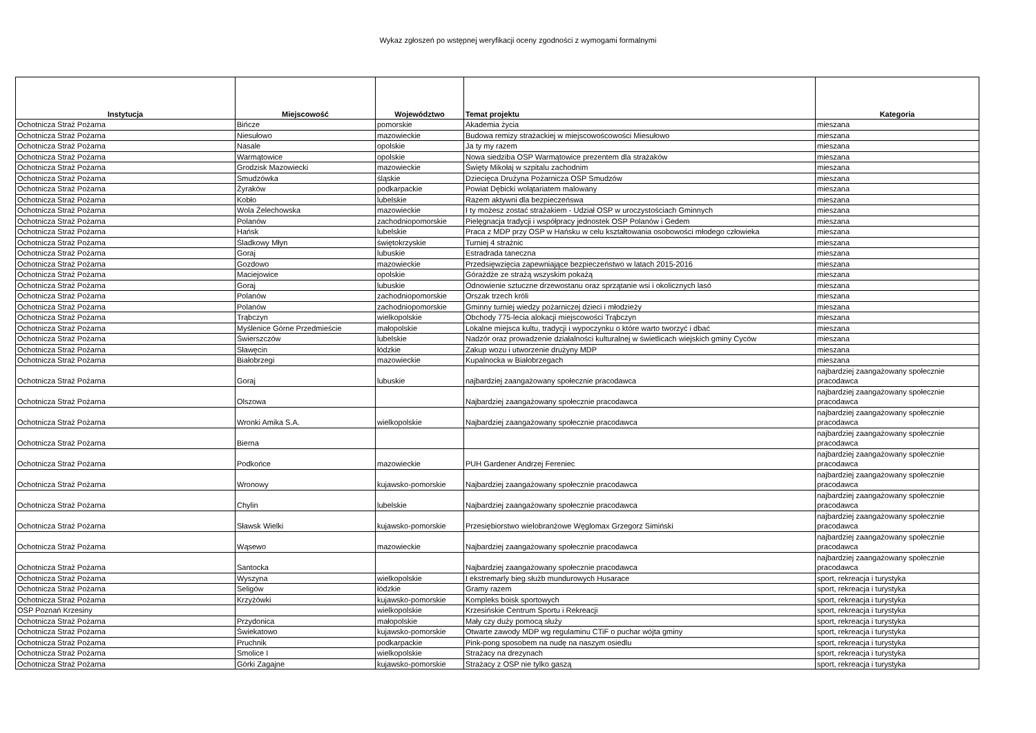Wykaz zgłoszeń po wstępnej weryfikacji oceny zgodności z wymogami formalnymi
| Instytucja | Miejscowość | Województwo | Temat projektu | Kategoria |
| --- | --- | --- | --- | --- |
| Ochotnicza Straż Pożarna | Bińcze | pomorskie | Akademia życia | mieszana |
| Ochotnicza Straż Pożarna | Niesułowo | mazowieckie | Budowa remizy strażackiej w miejscowoścowości Miesułowo | mieszana |
| Ochotnicza Straż Pożarna | Nasale | opolskie | Ja ty my razem | mieszana |
| Ochotnicza Straż Pożarna | Warmątowice | opolskie | Nowa siedziba OSP Warmątowice prezentem dla strażaków | mieszana |
| Ochotnicza Straż Pożarna | Grodzisk Mazowiecki | mazowieckie | Święty Mikołaj w szpitalu zachodnim | mieszana |
| Ochotnicza Straż Pożarna | Smudzówka | śląskie | Dziecięca Drużyna Pożarnicza OSP Smudzów | mieszana |
| Ochotnicza Straż Pożarna | Żyraków | podkarpackie | Powiat Dębicki wolątariatem malowany | mieszana |
| Ochotnicza Straż Pożarna | Kobło | lubelskie | Razem aktywni dla bezpieczeńswa | mieszana |
| Ochotnicza Straż Pożarna | Wola Żelechowska | mazowieckie | I ty możesz zostać strażakiem - Udział OSP w uroczystościach Gminnych | mieszana |
| Ochotnicza Straż Pożarna | Polanów | zachodniopomorskie | Pielęgnacja tradycji i współpracy jednostek OSP Polanów i Gedem | mieszana |
| Ochotnicza Straż Pożarna | Hańsk | lubelskie | Praca z MDP przy OSP w Hańsku w celu kształtowania osobowości młodego człowieka | mieszana |
| Ochotnicza Straż Pożarna | Śladkowy Młyn | świętokrzyskie | Turniej 4 strażnic | mieszana |
| Ochotnicza Straż Pożarna | Goraj | lubuskie | Estradrada taneczna | mieszana |
| Ochotnicza Straż Pożarna | Gozdowo | mazowieckie | Przedsięwzięcia zapewniające bezpieczeństwo w latach 2015-2016 | mieszana |
| Ochotnicza Straż Pożarna | Maciejowice | opolskie | Górażdże ze strażą wszyskim pokażą | mieszana |
| Ochotnicza Straż Pożarna | Goraj | lubuskie | Odnowienie sztuczne drzewostanu oraz sprzątanie wsi i okolicznych lasó | mieszana |
| Ochotnicza Straż Pożarna | Polanów | zachodniopomorskie | Orszak trzech króli | mieszana |
| Ochotnicza Straż Pożarna | Polanów | zachodniopomorskie | Gminny turniej wiedzy pożarniczej dzieci i młodzieży | mieszana |
| Ochotnicza Straż Pożarna | Trąbczyn | wielkopolskie | Obchody 775-lecia alokacji miejscowości Trąbczyn | mieszana |
| Ochotnicza Straż Pożarna | Myślenice Górne Przedmieście | małopolskie | Lokalne miejsca kultu, tradycji i wypoczynku o które warto tworzyć i dbać | mieszana |
| Ochotnicza Straż Pożarna | Świerszczów | lubelskie | Nadzór oraz prowadzenie działalności kulturalnej w świetlicach wiejskich gminy Cyców | mieszana |
| Ochotnicza Straż Pożarna | Sławęcin | łódzkie | Zakup wozu i utworzenie drużyny MDP | mieszana |
| Ochotnicza Straż Pożarna | Białobrzegi | mazowieckie | Kupalnocka w Białobrzegach | mieszana |
| Ochotnicza Straż Pożarna | Goraj | lubuskie | najbardziej zaangażowany społecznie pracodawca | najbardziej zaangażowany społecznie pracodawca |
| Ochotnicza Straż Pożarna | Olszowa | | Najbardziej zaangażowany społecznie pracodawca | najbardziej zaangażowany społecznie pracodawca |
| Ochotnicza Straż Pożarna | Wronki Amika S.A. | wielkopolskie | Najbardziej zaangażowany społecznie pracodawca | najbardziej zaangażowany społecznie pracodawca |
| Ochotnicza Straż Pożarna | Bierna | | | najbardziej zaangażowany społecznie pracodawca |
| Ochotnicza Straż Pożarna | Podkońce | mazowieckie | PUH Gardener Andrzej Fereniec | najbardziej zaangażowany społecznie pracodawca |
| Ochotnicza Straż Pożarna | Wronowy | kujawsko-pomorskie | Najbardziej zaangażowany społecznie pracodawca | najbardziej zaangażowany społecznie pracodawca |
| Ochotnicza Straż Pożarna | Chylin | lubelskie | Najbardziej zaangażowany społecznie pracodawca | najbardziej zaangażowany społecznie pracodawca |
| Ochotnicza Straż Pożarna | Sławsk Wielki | kujawsko-pomorskie | Przesiębiorstwo wielobranżowe Węglomax Grzegorz Simiński | najbardziej zaangażowany społecznie pracodawca |
| Ochotnicza Straż Pożarna | Wąsewo | mazowieckie | Najbardziej zaangażowany społecznie pracodawca | najbardziej zaangażowany społecznie pracodawca |
| Ochotnicza Straż Pożarna | Santocka | | Najbardziej zaangażowany społecznie pracodawca | najbardziej zaangażowany społecznie pracodawca |
| Ochotnicza Straż Pożarna | Wyszyna | wielkopolskie | I ekstremarly bieg służb mundurowych Husarace | sport, rekreacja i turystyka |
| Ochotnicza Straż Pożarna | Seligów | łódzkie | Gramy razem | sport, rekreacja i turystyka |
| Ochotnicza Straż Pożarna | Krzyżówki | kujawsko-pomorskie | Kompleks boisk sportowych | sport, rekreacja i turystyka |
| OSP Poznań Krzesiny | | wielkopolskie | Krzesińskie Centrum Sportu i Rekreacji | sport, rekreacja i turystyka |
| Ochotnicza Straż Pożarna | Przydonica | małopolskie | Mały czy duży pomocą służy | sport, rekreacja i turystyka |
| Ochotnicza Straż Pożarna | Świekatowo | kujawsko-pomorskie | Otwarte zawody MDP wg regulaminu CTiF o puchar wójta gminy | sport, rekreacja i turystyka |
| Ochotnicza Straż Pożarna | Pruchnik | podkarpackie | Pink-pong sposobem na nudę na naszym osiedlu | sport, rekreacja i turystyka |
| Ochotnicza Straż Pożarna | Smolice I | wielkopolskie | Strażacy na drezynach | sport, rekreacja i turystyka |
| Ochotnicza Straż Pożarna | Górki Zagajne | kujawsko-pomorskie | Strażacy z OSP nie tylko gaszą | sport, rekreacja i turystyka |